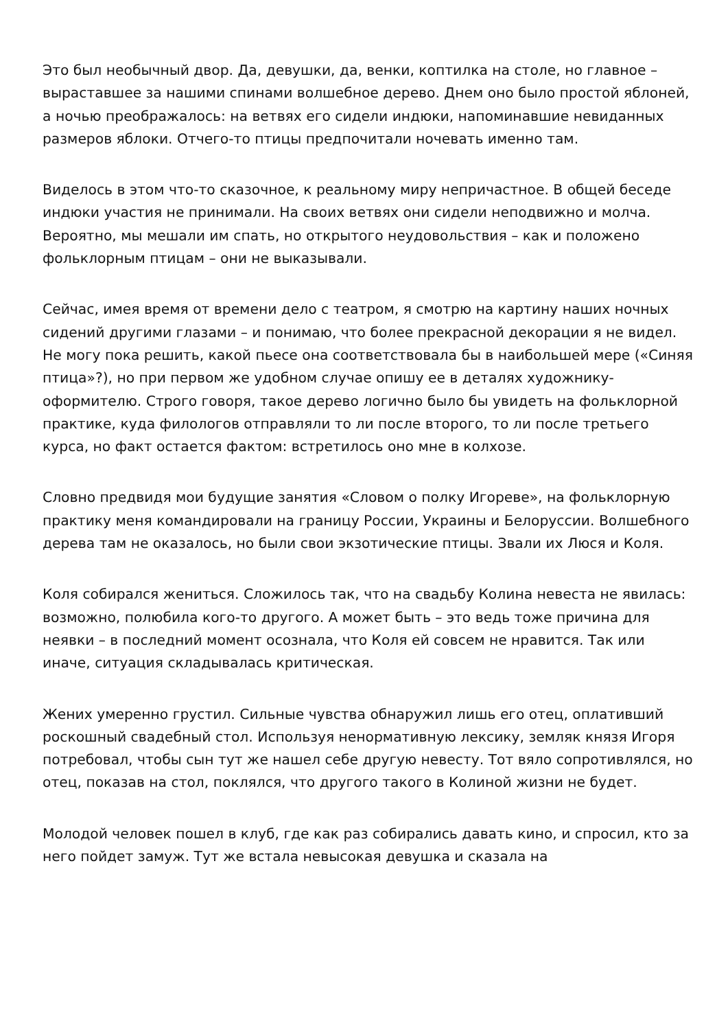Это был необычный двор. Да, девушки, да, венки, коптилка на столе, но главное – выраставшее за нашими спинами волшебное дерево. Днем оно было простой яблоней, а ночью преображалось: на ветвях его сидели индюки, напоминавшие невиданных размеров яблоки. Отчего-то птицы предпочитали ночевать именно там.
Виделось в этом что-то сказочное, к реальному миру непричастное. В общей беседе индюки участия не принимали. На своих ветвях они сидели неподвижно и молча. Вероятно, мы мешали им спать, но открытого неудовольствия – как и положено фольклорным птицам – они не выказывали.
Сейчас, имея время от времени дело с театром, я смотрю на картину наших ночных сидений другими глазами – и понимаю, что более прекрасной декорации я не видел. Не могу пока решить, какой пьесе она соответствовала бы в наибольшей мере («Синяя птица»?), но при первом же удобном случае опишу ее в деталях художнику-оформителю. Строго говоря, такое дерево логично было бы увидеть на фольклорной практике, куда филологов отправляли то ли после второго, то ли после третьего курса, но факт остается фактом: встретилось оно мне в колхозе.
Словно предвидя мои будущие занятия «Словом о полку Игореве», на фольклорную практику меня командировали на границу России, Украины и Белоруссии. Волшебного дерева там не оказалось, но были свои экзотические птицы. Звали их Люся и Коля.
Коля собирался жениться. Сложилось так, что на свадьбу Колина невеста не явилась: возможно, полюбила кого-то другого. А может быть – это ведь тоже причина для неявки – в последний момент осознала, что Коля ей совсем не нравится. Так или иначе, ситуация складывалась критическая.
Жених умеренно грустил. Сильные чувства обнаружил лишь его отец, оплативший роскошный свадебный стол. Используя ненормативную лексику, земляк князя Игоря потребовал, чтобы сын тут же нашел себе другую невесту. Тот вяло сопротивлялся, но отец, показав на стол, поклялся, что другого такого в Колиной жизни не будет.
Молодой человек пошел в клуб, где как раз собирались давать кино, и спросил, кто за него пойдет замуж. Тут же встала невысокая девушка и сказала на